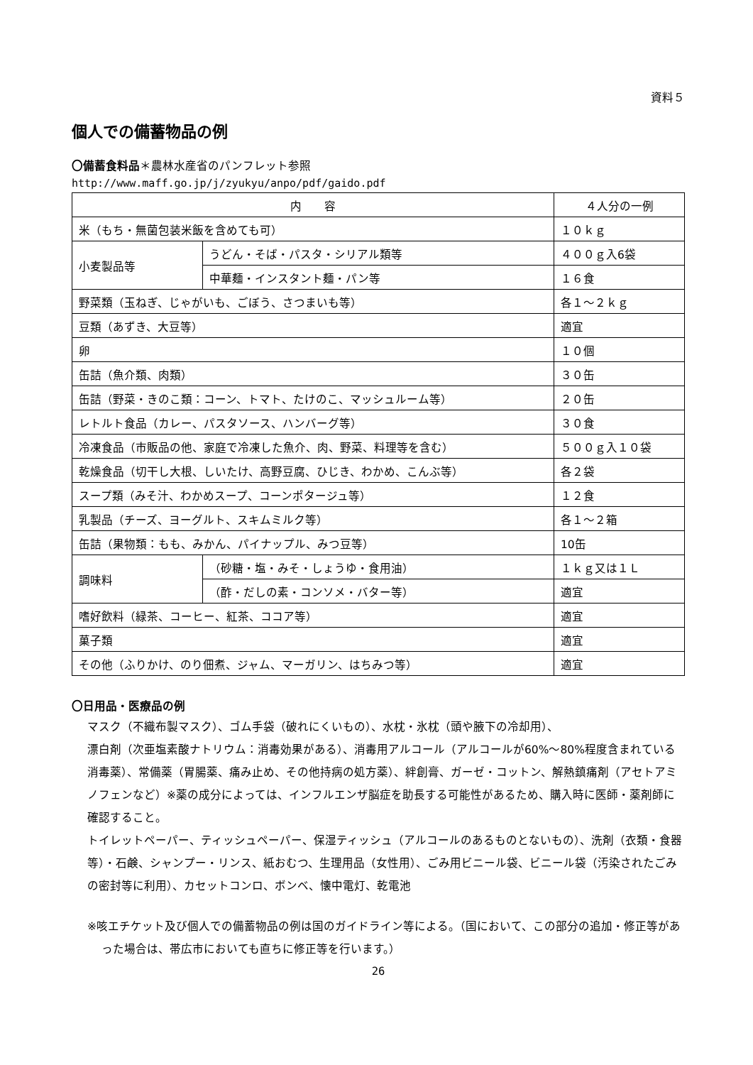資料５
個人での備蓄物品の例
〇備蓄食料品＊農林水産省のパンフレット参照
http://www.maff.go.jp/j/zyukyu/anpo/pdf/gaido.pdf
| 内 容 | | ４人分の一例 |
| --- | --- | --- |
| 米（もち・無菌包装米飯を含めても可） | | １０ｋｇ |
| 小麦製品等 | うどん・そば・パスタ・シリアル類等 | ４００ｇ入6袋 |
| | 中華麺・インスタント麺・パン等 | １６食 |
| 野菜類（玉ねぎ、じゃがいも、ごぼう、さつまいも等） | | 各１～２ｋｇ |
| 豆類（あずき、大豆等） | | 適宜 |
| 卵 | | １０個 |
| 缶詰（魚介類、肉類） | | ３０缶 |
| 缶詰（野菜・きのこ類：コーン、トマト、たけのこ、マッシュルーム等） | | ２０缶 |
| レトルト食品（カレー、パスタソース、ハンバーグ等） | | ３０食 |
| 冷凍食品（市販品の他、家庭で冷凍した魚介、肉、野菜、料理等を含む） | | ５００ｇ入１０袋 |
| 乾燥食品（切干し大根、しいたけ、高野豆腐、ひじき、わかめ、こんぶ等） | | 各２袋 |
| スープ類（みそ汁、わかめスープ、コーンポタージュ等） | | １２食 |
| 乳製品（チーズ、ヨーグルト、スキムミルク等） | | 各１～２箱 |
| 缶詰（果物類：もも、みかん、パイナップル、みつ豆等） | | 10缶 |
| 調味料 | （砂糖・塩・みそ・しょうゆ・食用油） | １ｋｇ又は１Ｌ |
| | （酢・だしの素・コンソメ・バター等） | 適宜 |
| 嗜好飲料（緑茶、コーヒー、紅茶、ココア等） | | 適宜 |
| 菓子類 | | 適宜 |
| その他（ふりかけ、のり佃煮、ジャム、マーガリン、はちみつ等） | | 適宜 |
〇日用品・医療品の例
マスク（不織布製マスク）、ゴム手袋（破れにくいもの）、水枕・氷枕（頭や腋下の冷却用）、
漂白剤（次亜塩素酸ナトリウム：消毒効果がある）、消毒用アルコール（アルコールが60%～80%程度含まれている消毒薬）、常備薬（胃腸薬、痛み止め、その他持病の処方薬）、絆創膏、ガーゼ・コットン、解熱鎮痛剤（アセトアミノフェンなど）※薬の成分によっては、インフルエンザ脳症を助長する可能性があるため、購入時に医師・薬剤師に確認すること。
トイレットペーパー、ティッシュペーパー、保湿ティッシュ（アルコールのあるものとないもの）、洗剤（衣類・食器等）・石鹸、シャンプー・リンス、紙おむつ、生理用品（女性用）、ごみ用ビニール袋、ビニール袋（汚染されたごみの密封等に利用）、カセットコンロ、ボンベ、懐中電灯、乾電池
※咳エチケット及び個人での備蓄物品の例は国のガイドライン等による。（国において、この部分の追加・修正等があった場合は、帯広市においても直ちに修正等を行います。）
26